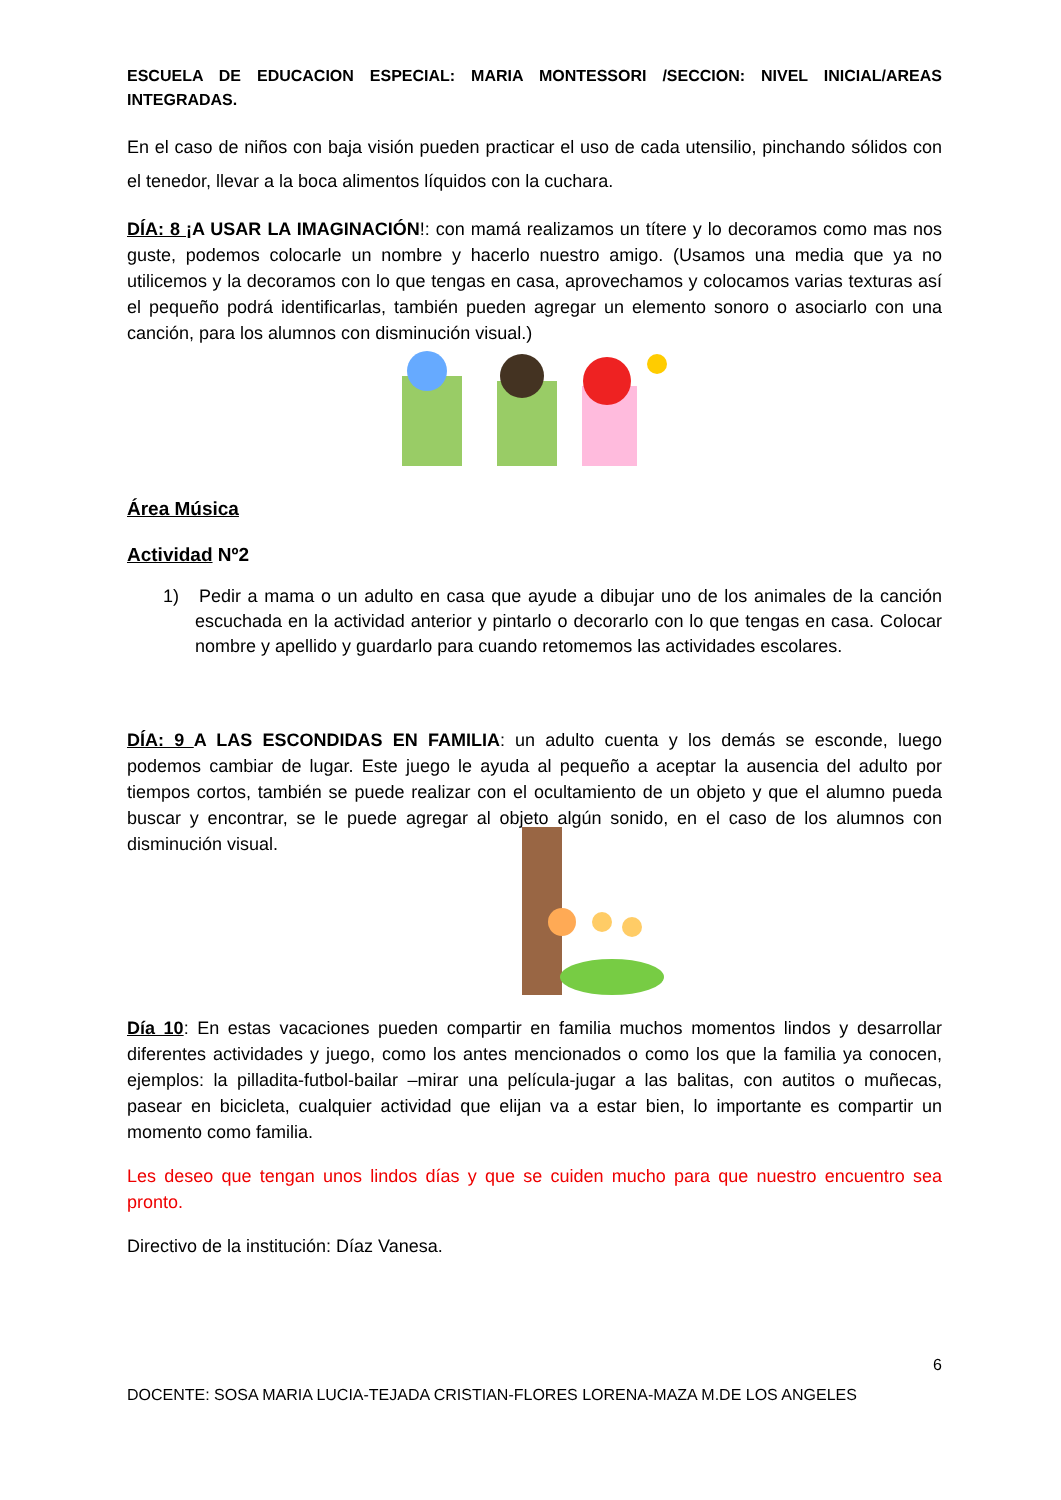ESCUELA DE EDUCACION ESPECIAL: MARIA MONTESSORI /SECCION: NIVEL INICIAL/AREAS INTEGRADAS.
En el caso de niños con baja visión pueden practicar el uso de cada utensilio, pinchando sólidos con el tenedor, llevar a la boca alimentos líquidos con la cuchara.
DÍA: 8 ¡A USAR LA IMAGINACIÓN!: con mamá realizamos un títere y lo decoramos como mas nos guste, podemos colocarle un nombre y hacerlo nuestro amigo. (Usamos una media que ya no utilicemos y la decoramos con lo que tengas en casa, aprovechamos y colocamos varias texturas así el pequeño podrá identificarlas, también pueden agregar un elemento sonoro o asociarlo con una canción, para los alumnos con disminución visual.)
Área Música
Actividad Nº2
1) Pedir a mama o un adulto en casa que ayude a dibujar uno de los animales de la canción escuchada en la actividad anterior y pintarlo o decorarlo con lo que tengas en casa. Colocar nombre y apellido y guardarlo para cuando retomemos las actividades escolares.
DÍA: 9 A LAS ESCONDIDAS EN FAMILIA: un adulto cuenta y los demás se esconde, luego podemos cambiar de lugar. Este juego le ayuda al pequeño a aceptar la ausencia del adulto por tiempos cortos, también se puede realizar con el ocultamiento de un objeto y que el alumno pueda buscar y encontrar, se le puede agregar al objeto algún sonido, en el caso de los alumnos con disminución visual.
Día 10: En estas vacaciones pueden compartir en familia muchos momentos lindos y desarrollar diferentes actividades y juego, como los antes mencionados o como los que la familia ya conocen, ejemplos: la pilladita-futbol-bailar –mirar una película-jugar a las balitas, con autitos o muñecas, pasear en bicicleta, cualquier actividad que elijan va a estar bien, lo importante es compartir un momento como familia.
Les deseo que tengan unos lindos días y que se cuiden mucho para que nuestro encuentro sea pronto.
Directivo de la institución: Díaz Vanesa.
6
DOCENTE: SOSA MARIA LUCIA-TEJADA CRISTIAN-FLORES LORENA-MAZA M.DE LOS ANGELES